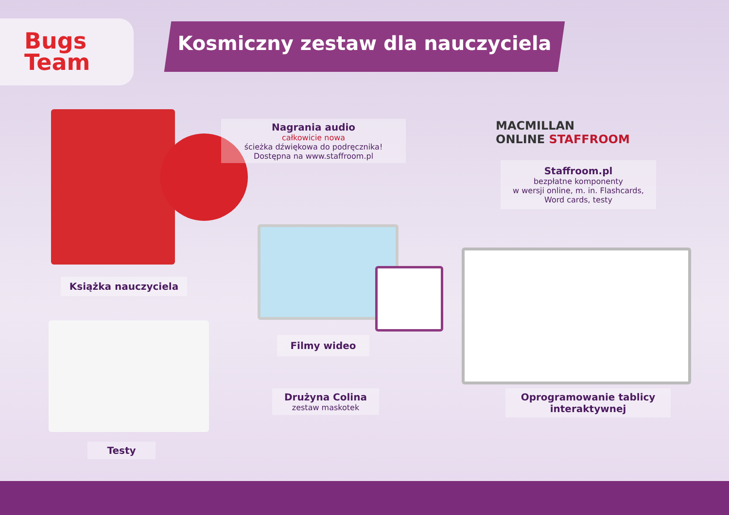Bugs
Team
Kosmiczny zestaw dla nauczyciela
Książka nauczyciela
Nagrania audio
całkowicie nowa
ścieżka dźwiękowa do podręcznika!
Dostępna na www.staffroom.pl
MACMILLAN
ONLINE STAFFROOM
Staffroom.pl
bezpłatne komponenty
w wersji online, m. in. Flashcards,
Word cards, testy
Filmy wideo
Oprogramowanie tablicy
interaktywnej
Testy
Drużyna Colina
zestaw maskotek